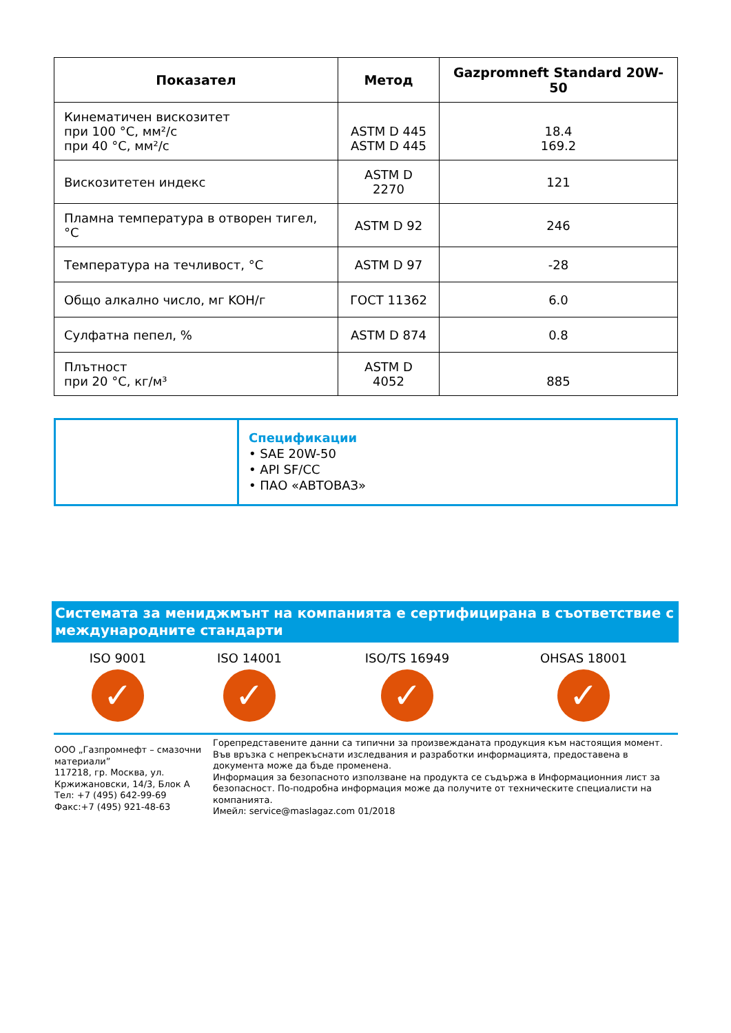| Показател | Метод | Gazpromneft Standard 20W-50 |
| --- | --- | --- |
| Кинематичен вискозитет при 100 °C, мм²/с при 40 °C, мм²/с | ASTM D 445 ASTM D 445 | 18.4 169.2 |
| Вискозитетен индекс | ASTM D 2270 | 121 |
| Пламна температура в отворен тигел, °C | ASTM D 92 | 246 |
| Температура на течливост, °C | ASTM D 97 | -28 |
| Общо алкално число, мг KOH/г | ГОСТ 11362 | 6.0 |
| Сулфатна пепел, % | ASTM D 874 | 0.8 |
| Плътност при 20 °C, кг/м³ | ASTM D 4052 | 885 |
Спецификации
• SAE 20W-50
• API SF/CC
• ПАО «АВТОВАЗ»
Системата за мениджмънт на компанията е сертифицирана в съответствие с международните стандарти
ISO 9001
✓
ISO 14001
✓
ISO/TS 16949
✓
OHSAS 18001
✓
ООО „Газпромнефт – смазочни материали”
117218, гр. Москва, ул. Кржижановски, 14/3, Блок А
Тел: +7 (495) 642-99-69
Факс:+7 (495) 921-48-63
Горепредставените данни са типични за произвежданата продукция към настоящия момент. Във връзка с непрекъснати изследвания и разработки информацията, предоставена в документа може да бъде променена.
Информация за безопасното използване на продукта се съдържа в Информационния лист за безопасност. По-подробна информация може да получите от техническите специалисти на компанията.
Имейл: service@maslagaz.com 01/2018